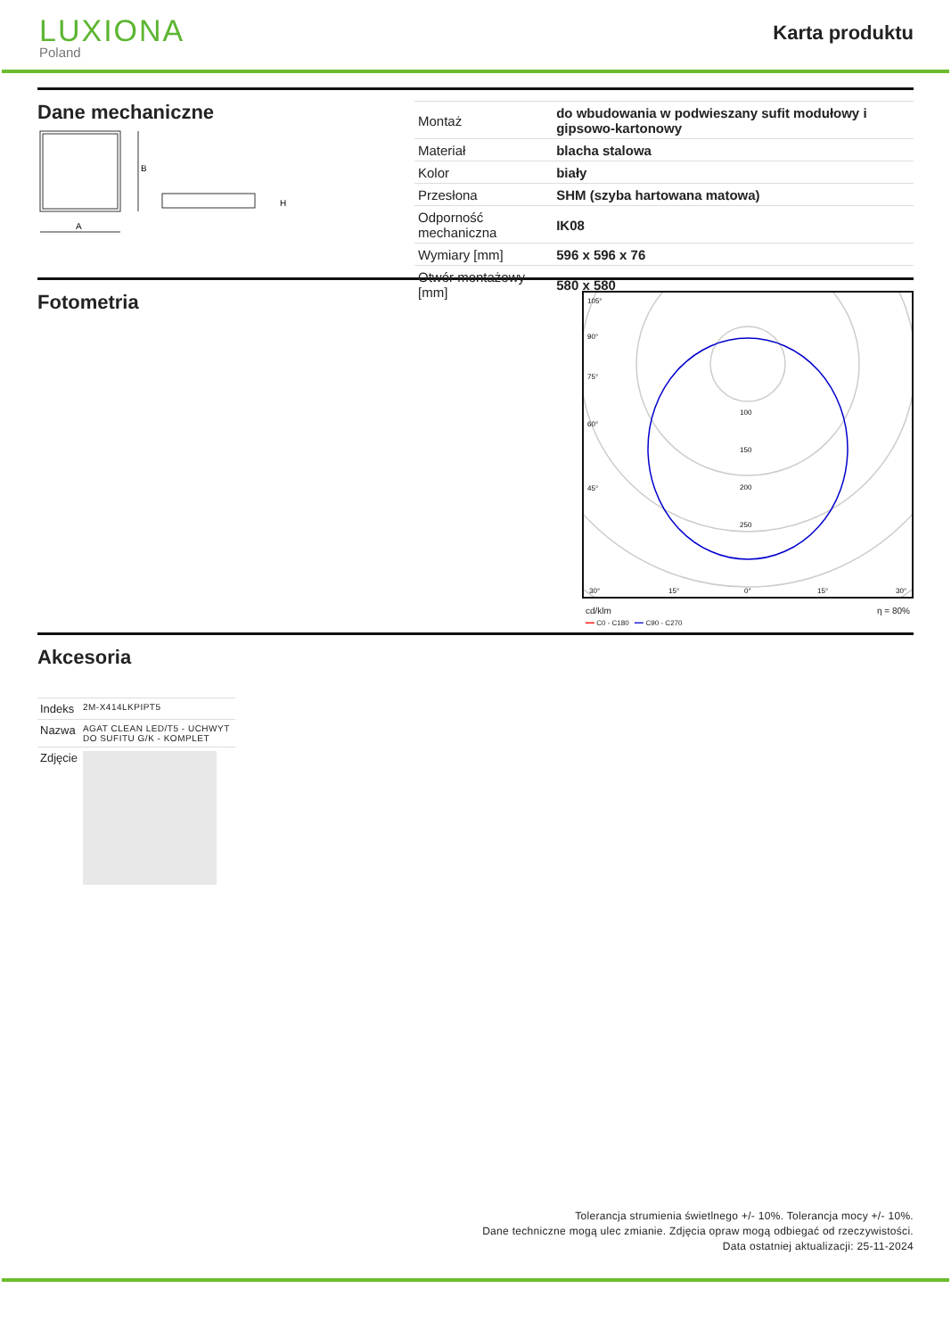LUXIONA
Poland
Karta produktu
Dane mechaniczne
B
A
H
| Montaż | do wbudowania w podwieszany sufit modułowy i gipsowo-kartonowy |
| Materiał | blacha stalowa |
| Kolor | biały |
| Przesłona | SHM (szyba hartowana matowa) |
| Odporność mechaniczna | IK08 |
| Wymiary [mm] | 596 x 596 x 76 |
| Otwór montażowy [mm] | 580 x 580 |
Fotometria
105°
90°
75°
60°
45°
30°
15°
0°
100
150
200
250
15°
30°
cd/klm η = 80%
━━ C0 - C180 ━━ C90 - C270
Akcesoria
| Indeks | 2M-X414LKPIPT5 |
| Nazwa | AGAT CLEAN LED/T5 - UCHWYT DO SUFITU G/K - KOMPLET |
| Zdjęcie | |
Tolerancja strumienia świetlnego +/- 10%. Tolerancja mocy +/- 10%.
Dane techniczne mogą ulec zmianie. Zdjęcia opraw mogą odbiegać od rzeczywistości.
Data ostatniej aktualizacji: 25-11-2024